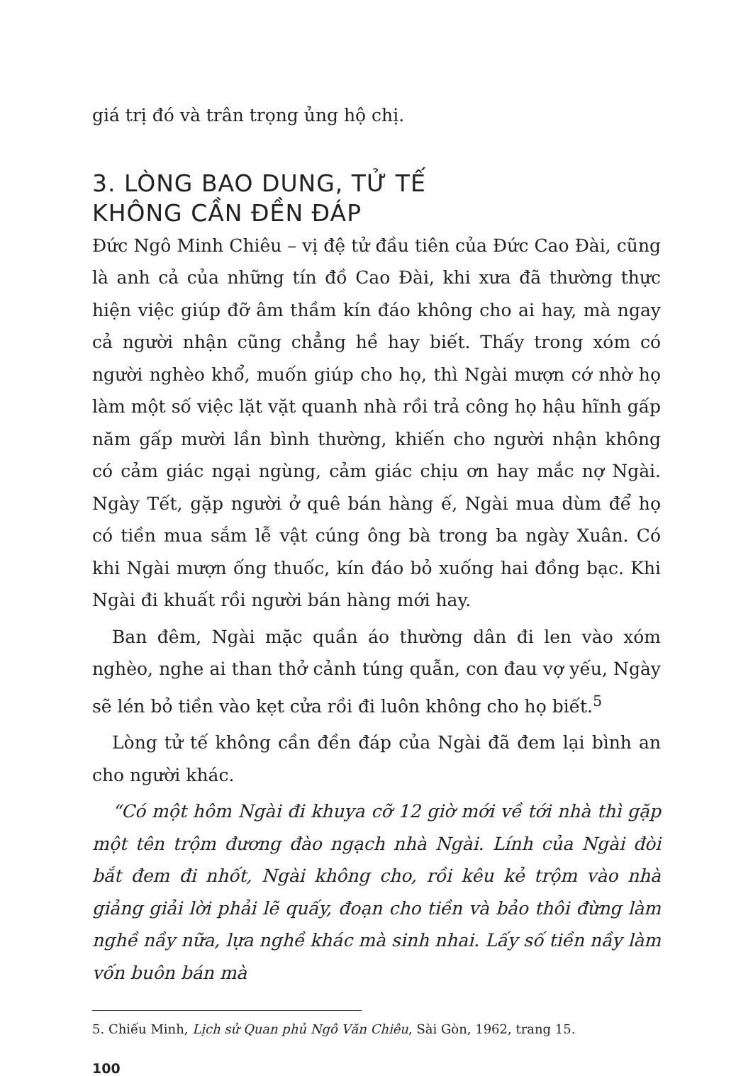giá trị đó và trân trọng ủng hộ chị.
3. LÒNG BAO DUNG, TỬ TẾ
KHÔNG CẦN ĐỀN ĐÁP
Đức Ngô Minh Chiêu – vị đệ tử đầu tiên của Đức Cao Đài, cũng là anh cả của những tín đồ Cao Đài, khi xưa đã thường thực hiện việc giúp đỡ âm thầm kín đáo không cho ai hay, mà ngay cả người nhận cũng chẳng hề hay biết. Thấy trong xóm có người nghèo khổ, muốn giúp cho họ, thì Ngài mượn cớ nhờ họ làm một số việc lặt vặt quanh nhà rồi trả công họ hậu hĩnh gấp năm gấp mười lần bình thường, khiến cho người nhận không có cảm giác ngại ngùng, cảm giác chịu ơn hay mắc nợ Ngài. Ngày Tết, gặp người ở quê bán hàng ế, Ngài mua dùm để họ có tiền mua sắm lễ vật cúng ông bà trong ba ngày Xuân. Có khi Ngài mượn ống thuốc, kín đáo bỏ xuống hai đồng bạc. Khi Ngài đi khuất rồi người bán hàng mới hay.
Ban đêm, Ngài mặc quần áo thường dân đi len vào xóm nghèo, nghe ai than thở cảnh túng quẫn, con đau vợ yếu, Ngày sẽ lén bỏ tiền vào kẹt cửa rồi đi luôn không cho họ biết.<sup>5</sup>
Lòng tử tế không cần đền đáp của Ngài đã đem lại bình an cho người khác.
“Có một hôm Ngài đi khuya cỡ 12 giờ mới về tới nhà thì gặp một tên trộm đương đào ngạch nhà Ngài. Lính của Ngài đòi bắt đem đi nhốt, Ngài không cho, rồi kêu kẻ trộm vào nhà giảng giải lời phải lẽ quấy, đoạn cho tiền và bảo thôi đừng làm nghề nầy nữa, lựa nghề khác mà sinh nhai. Lấy số tiền nầy làm vốn buôn bán mà
5. Chiếu Minh, Lịch sử Quan phủ Ngô Văn Chiêu, Sài Gòn, 1962, trang 15.
100